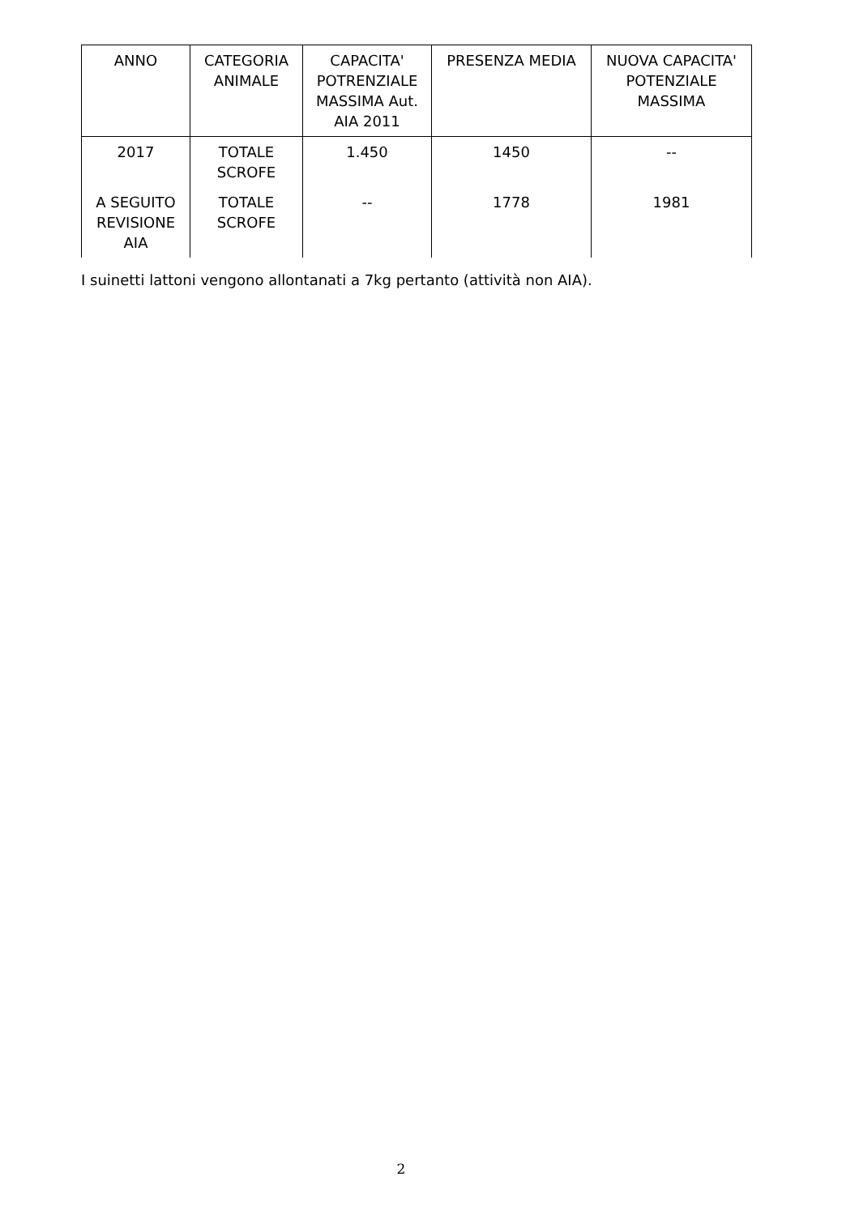| ANNO | CATEGORIA ANIMALE | CAPACITA' POTRENZIALE MASSIMA Aut. AIA 2011 | PRESENZA MEDIA | NUOVA CAPACITA' POTENZIALE MASSIMA |
| --- | --- | --- | --- | --- |
| 2017 | TOTALE SCROFE | 1.450 | 1450 | -- |
| A SEGUITO REVISIONE AIA | TOTALE SCROFE | -- | 1778 | 1981 |
I suinetti lattoni vengono allontanati a 7kg pertanto (attività non AIA).
2